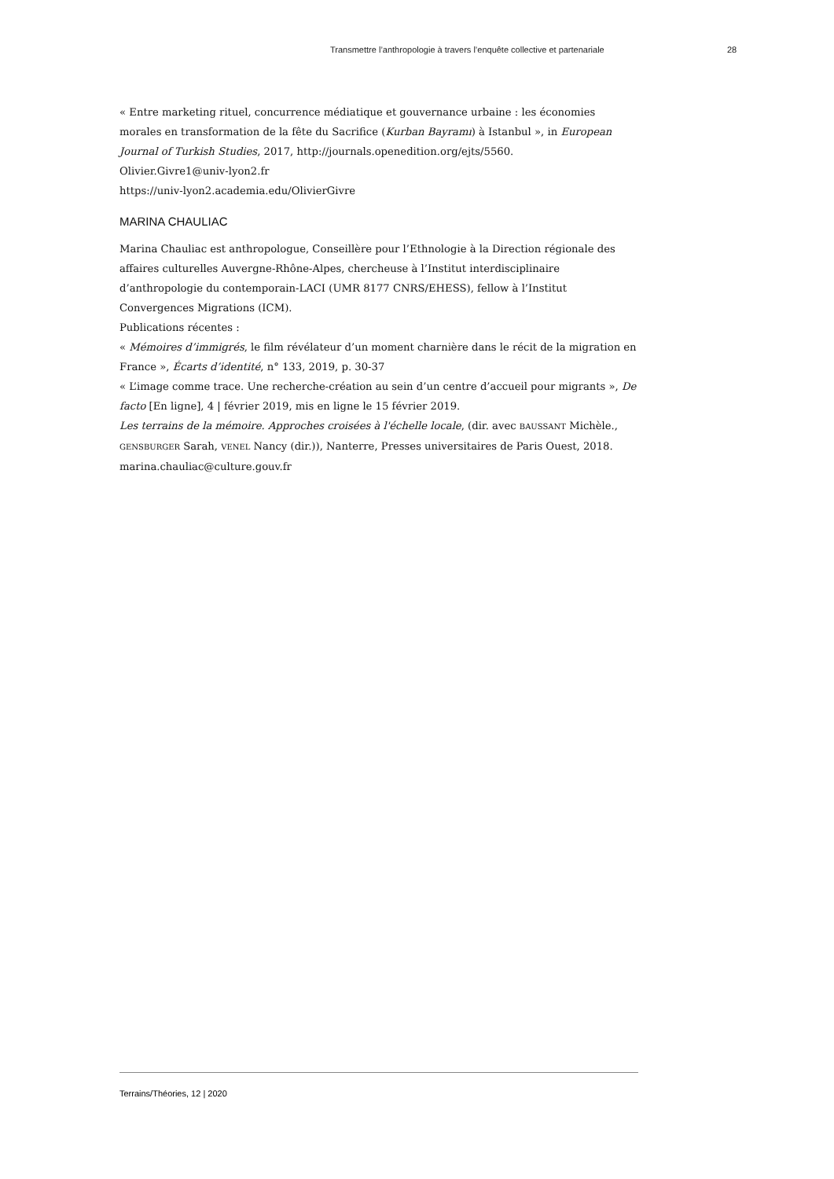Transmettre l’anthropologie à travers l’enquête collective et partenariale 28
« Entre marketing rituel, concurrence médiatique et gouvernance urbaine : les économies morales en transformation de la fête du Sacrifice (Kurban Bayramı) à Istanbul », in European Journal of Turkish Studies, 2017, http://journals.openedition.org/ejts/5560.
Olivier.Givre1@univ-lyon2.fr
https://univ-lyon2.academia.edu/OlivierGivre
MARINA CHAULIAC
Marina Chauliac est anthropologue, Conseillère pour l’Ethnologie à la Direction régionale des affaires culturelles Auvergne-Rhône-Alpes, chercheuse à l’Institut interdisciplinaire d’anthropologie du contemporain-LACI (UMR 8177 CNRS/EHESS), fellow à l’Institut Convergences Migrations (ICM).
Publications récentes :
« Mémoires d’immigrés, le film révélateur d’un moment charnière dans le récit de la migration en France », Écarts d’identité, n° 133, 2019, p. 30-37
« L’image comme trace. Une recherche-création au sein d’un centre d’accueil pour migrants », De facto [En ligne], 4 | février 2019, mis en ligne le 15 février 2019.
Les terrains de la mémoire. Approches croisées à l'échelle locale, (dir. avec BAUSSANT Michèle., GENSBURGER Sarah, VENEL Nancy (dir.)), Nanterre, Presses universitaires de Paris Ouest, 2018.
marina.chauliac@culture.gouv.fr
Terrains/Théories, 12 | 2020